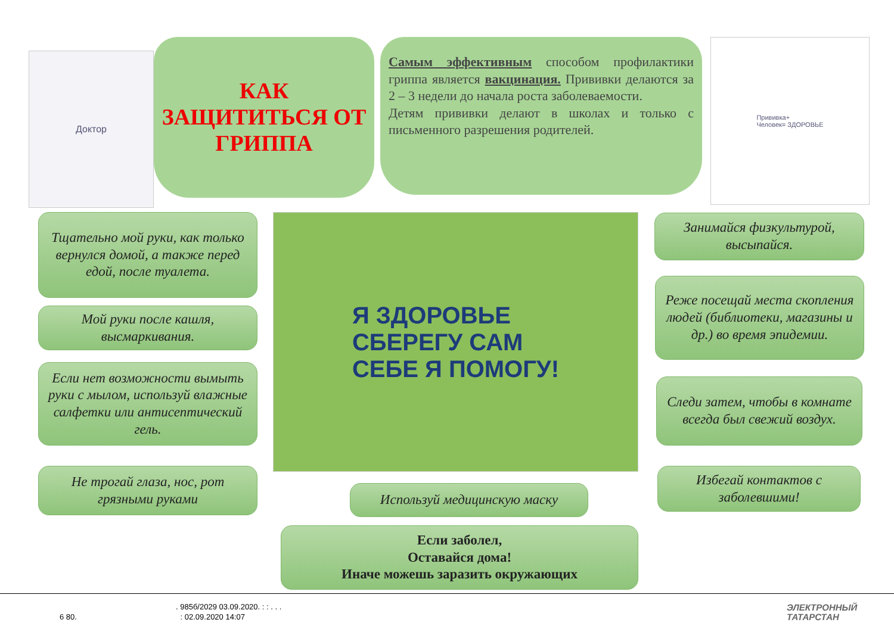Доктор
КАК
ЗАЩИТИТЬСЯ ОТ
ГРИППА
Самым эффективным способом профилактики гриппа является вакцинация. Прививки делаются за 2 – 3 недели до начала роста заболеваемости.
Детям прививки делают в школах и только с письменного разрешения родителей.
Прививка+
Человек= ЗДОРОВЬЕ
Тщательно мой руки, как только вернулся домой, а также перед едой, после туалета.
Мой руки после кашля, высмаркивания.
Если нет возможности вымыть руки с мылом, используй влажные салфетки или антисептический гель.
Не трогай глаза, нос, рот грязными руками
Я ЗДОРОВЬЕ
СБЕРЕГУ САМ
СЕБЕ Я ПОМОГУ!
Используй медицинскую маску
Если заболел,
Оставайся дома!
Иначе можешь заразить окружающих
Занимайся физкультурой, высыпайся.
Реже посещай места скопления людей (библиотеки, магазины и др.) во время эпидемии.
Следи затем, чтобы в комнате всегда был свежий воздух.
Избегай контактов с заболевшими!
. 985б/2029 03.09.2020. : : . . .
6 80. : 02.09.2020 14:07
ЭЛЕКТРОННЫЙ
ТАТАРСТАН